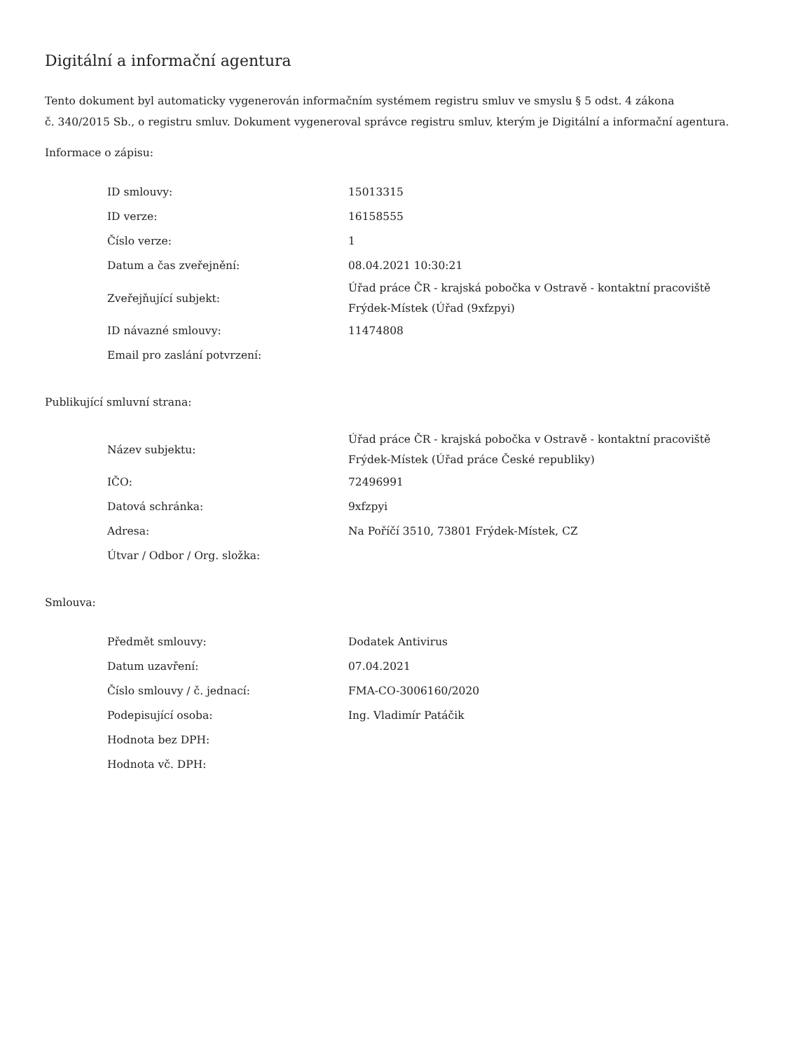Digitální a informační agentura
Tento dokument byl automaticky vygenerován informačním systémem registru smluv ve smyslu § 5 odst. 4 zákona
č. 340/2015 Sb., o registru smluv. Dokument vygeneroval správce registru smluv, kterým je Digitální a informační agentura.
Informace o zápisu:
| ID smlouvy: | 15013315 |
| ID verze: | 16158555 |
| Číslo verze: | 1 |
| Datum a čas zveřejnění: | 08.04.2021 10:30:21 |
| Zveřejňující subjekt: | Úřad práce ČR - krajská pobočka v Ostravě - kontaktní pracoviště Frýdek-Místek (Úřad (9xfzpyi) |
| ID návazné smlouvy: | 11474808 |
| Email pro zaslání potvrzení: | |
Publikující smluvní strana:
| Název subjektu: | Úřad práce ČR - krajská pobočka v Ostravě - kontaktní pracoviště Frýdek-Místek (Úřad práce České republiky) |
| IČO: | 72496991 |
| Datová schránka: | 9xfzpyi |
| Adresa: | Na Poříčí 3510, 73801 Frýdek-Místek, CZ |
| Útvar / Odbor / Org. složka: | |
Smlouva:
| Předmět smlouvy: | Dodatek Antivirus |
| Datum uzavření: | 07.04.2021 |
| Číslo smlouvy / č. jednací: | FMA-CO-3006160/2020 |
| Podepisující osoba: | Ing. Vladimír Patáčik |
| Hodnota bez DPH: | |
| Hodnota vč. DPH: | |